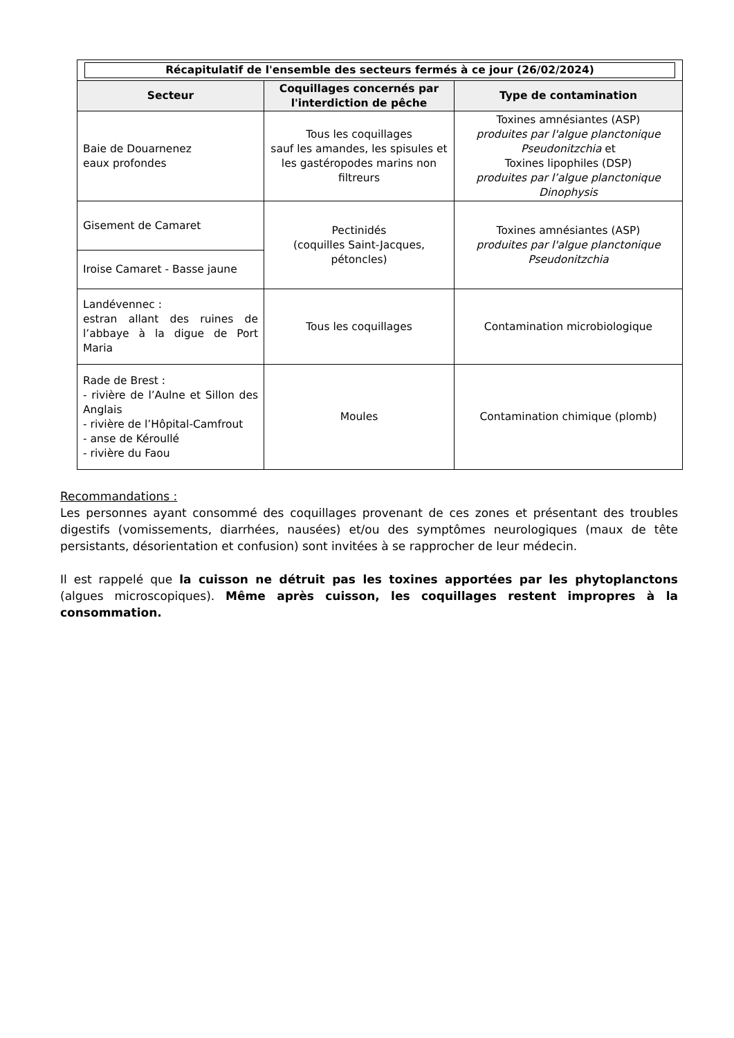| Récapitulatif de l'ensemble des secteurs fermés à ce jour (26/02/2024) | | |
| --- | --- | --- |
| Secteur | Coquillages concernés par l'interdiction de pêche | Type de contamination |
| Baie de Douarnenez eaux profondes | Tous les coquillages sauf les amandes, les spisules et les gastéropodes marins non filtreurs | Toxines amnésiantes (ASP) produites par l'algue planctonique Pseudonitzchia et Toxines lipophiles (DSP) produites par l’algue planctonique Dinophysis |
| Gisement de Camaret | Pectinidés (coquilles Saint-Jacques, pétoncles) | Toxines amnésiantes (ASP) produites par l'algue planctonique Pseudonitzchia |
| Iroise Camaret - Basse jaune | | |
| Landévennec : estran allant des ruines de l’abbaye à la digue de Port Maria | Tous les coquillages | Contamination microbiologique |
| Rade de Brest : - rivière de l’Aulne et Sillon des Anglais - rivière de l’Hôpital-Camfrout - anse de Kéroullé - rivière du Faou | Moules | Contamination chimique (plomb) |
Recommandations :
Les personnes ayant consommé des coquillages provenant de ces zones et présentant des troubles digestifs (vomissements, diarrhées, nausées) et/ou des symptômes neurologiques (maux de tête persistants, désorientation et confusion) sont invitées à se rapprocher de leur médecin.
Il est rappelé que la cuisson ne détruit pas les toxines apportées par les phytoplanctons (algues microscopiques). Même après cuisson, les coquillages restent impropres à la consommation.